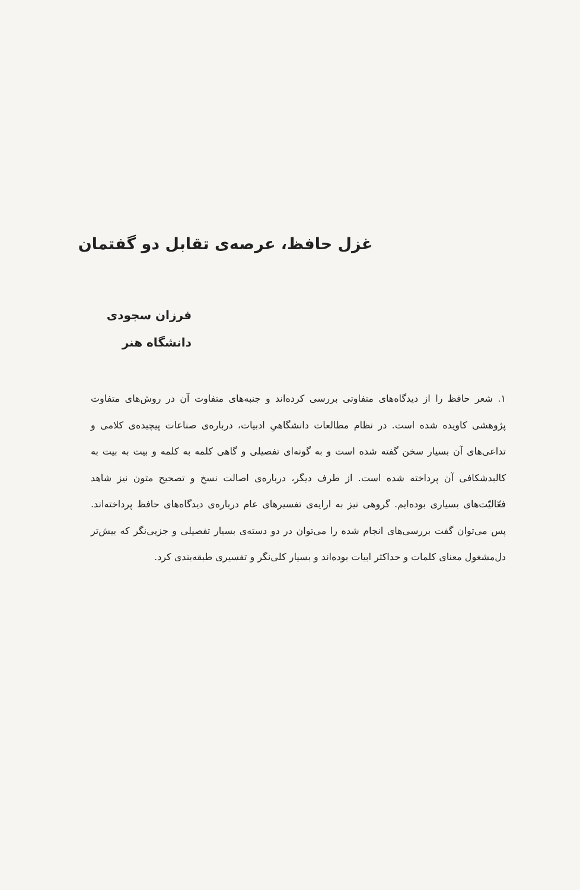غزل حافظ، عرصه‌ی تقابل دو گفتمان
فرزان سجودی
دانشگاه هنر
۱. شعر حافظ را از دیدگاه‌های متفاوتی بررسی کرده‌اند و جنبه‌های متفاوت آن در روش‌های متفاوت پژوهشی کاویده شده است. در نظام مطالعات دانشگاهیِ ادبیات، درباره‌ی صناعات پیچیده‌ی کلامی و تداعی‌های آن بسیار سخن گفته شده است و به گونه‌ای تفصیلی و گاهی کلمه به کلمه و بیت به بیت به کالبدشکافی آن پرداخته شده است. از طرف دیگر، درباره‌ی اصالت نسخ و تصحیح متون نیز شاهد فعّالیّت‌های بسیاری بوده‌ایم. گروهی نیز به ارایه‌ی تفسیرهای عام درباره‌ی دیدگاه‌های حافظ پرداخته‌اند. پس می‌توان گفت بررسی‌های انجام شده را می‌توان در دو دسته‌ی بسیار تفصیلی و جزیی‌نگر که بیش‌تر دل‌مشغول معنای کلمات و حداکثر ابیات بوده‌اند و بسیار کلی‌نگر و تفسیری طبقه‌بندی کرد.